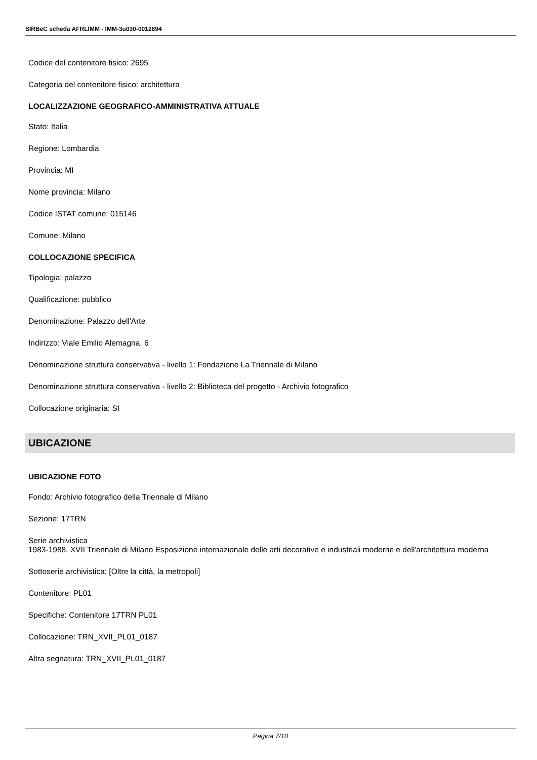SIRBeC scheda AFRLIMM - IMM-3u030-0012894
Codice del contenitore fisico: 2695
Categoria del contenitore fisico: architettura
LOCALIZZAZIONE GEOGRAFICO-AMMINISTRATIVA ATTUALE
Stato: Italia
Regione: Lombardia
Provincia: MI
Nome provincia: Milano
Codice ISTAT comune: 015146
Comune: Milano
COLLOCAZIONE SPECIFICA
Tipologia: palazzo
Qualificazione: pubblico
Denominazione: Palazzo dell'Arte
Indirizzo: Viale Emilio Alemagna, 6
Denominazione struttura conservativa - livello 1: Fondazione La Triennale di Milano
Denominazione struttura conservativa - livello 2: Biblioteca del progetto - Archivio fotografico
Collocazione originaria: SI
UBICAZIONE
UBICAZIONE FOTO
Fondo: Archivio fotografico della Triennale di Milano
Sezione: 17TRN
Serie archivistica
1983-1988. XVII Triennale di Milano Esposizione internazionale delle arti decorative e industriali moderne e dell'architettura moderna
Sottoserie archivistica: [Oltre la città, la metropoli]
Contenitore: PL01
Specifiche: Contenitore 17TRN PL01
Collocazione: TRN_XVII_PL01_0187
Altra segnatura: TRN_XVII_PL01_0187
Pagina 7/10